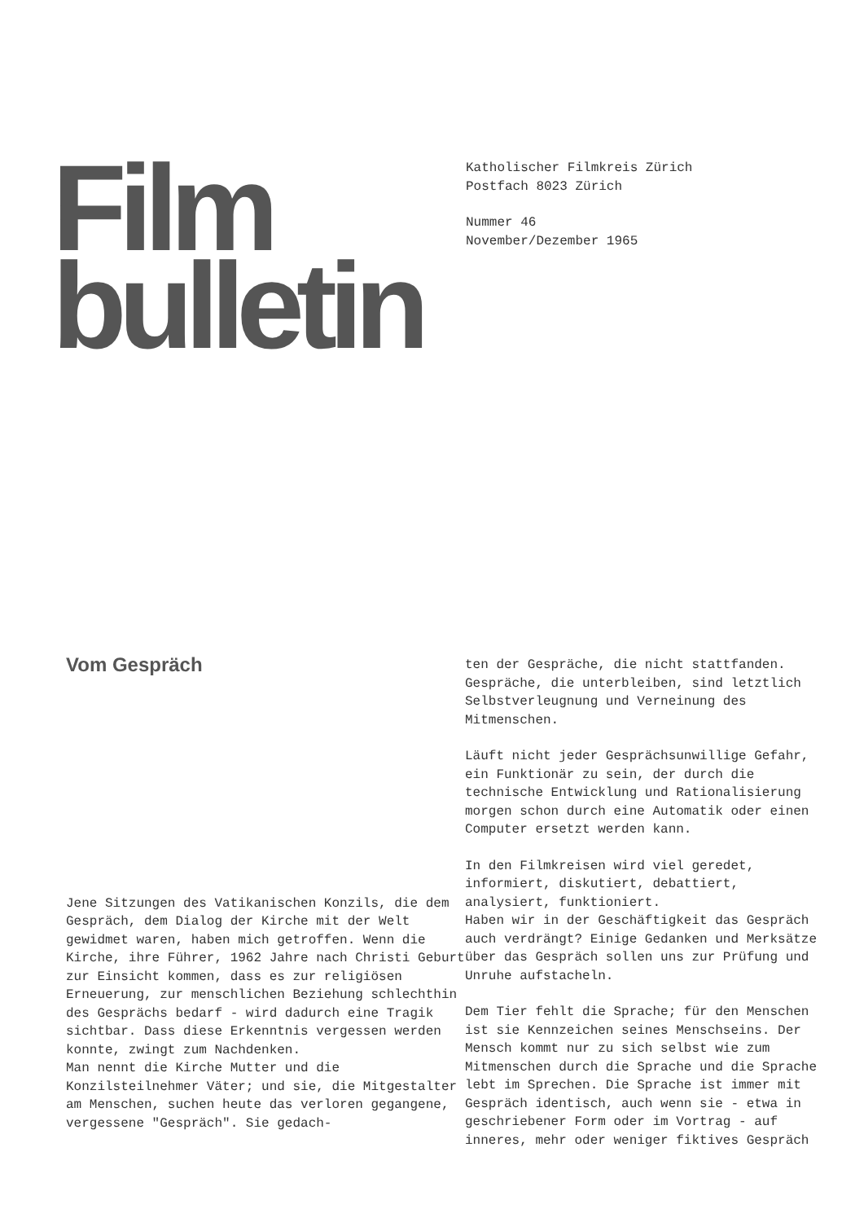Film
bulletin
Katholischer Filmkreis Zürich
Postfach 8023 Zürich
Nummer 46
November/Dezember 1965
Vom Gespräch
Jene Sitzungen des Vatikanischen Konzils, die dem Gespräch, dem Dialog der Kirche mit der Welt gewidmet waren, haben mich getroffen. Wenn die Kirche, ihre Führer, 1962 Jahre nach Christi Geburt zur Einsicht kommen, dass es zur religiösen Erneuerung, zur menschlichen Beziehung schlechthin des Gesprächs bedarf - wird dadurch eine Tragik sichtbar. Dass diese Erkenntnis vergessen werden konnte, zwingt zum Nachdenken.
Man nennt die Kirche Mutter und die Konzilsteilnehmer Väter; und sie, die Mitgestalter am Menschen, suchen heute das verloren gegangene, vergessene "Gespräch". Sie gedach-
ten der Gespräche, die nicht stattfanden. Gespräche, die unterbleiben, sind letztlich Selbstverleugnung und Verneinung des Mitmenschen.
Läuft nicht jeder Gesprächsunwillige Gefahr, ein Funktionär zu sein, der durch die technische Entwicklung und Rationalisierung morgen schon durch eine Automatik oder einen Computer ersetzt werden kann.
In den Filmkreisen wird viel geredet, informiert, diskutiert, debattiert, analysiert, funktioniert.
Haben wir in der Geschäftigkeit das Gespräch auch verdrängt? Einige Gedanken und Merksätze über das Gespräch sollen uns zur Prüfung und Unruhe aufstacheln.
Dem Tier fehlt die Sprache; für den Menschen ist sie Kennzeichen seines Menschseins. Der Mensch kommt nur zu sich selbst wie zum Mitmenschen durch die Sprache und die Sprache lebt im Sprechen. Die Sprache ist immer mit Gespräch identisch, auch wenn sie - etwa in geschriebener Form oder im Vortrag - auf inneres, mehr oder weniger fiktives Gespräch